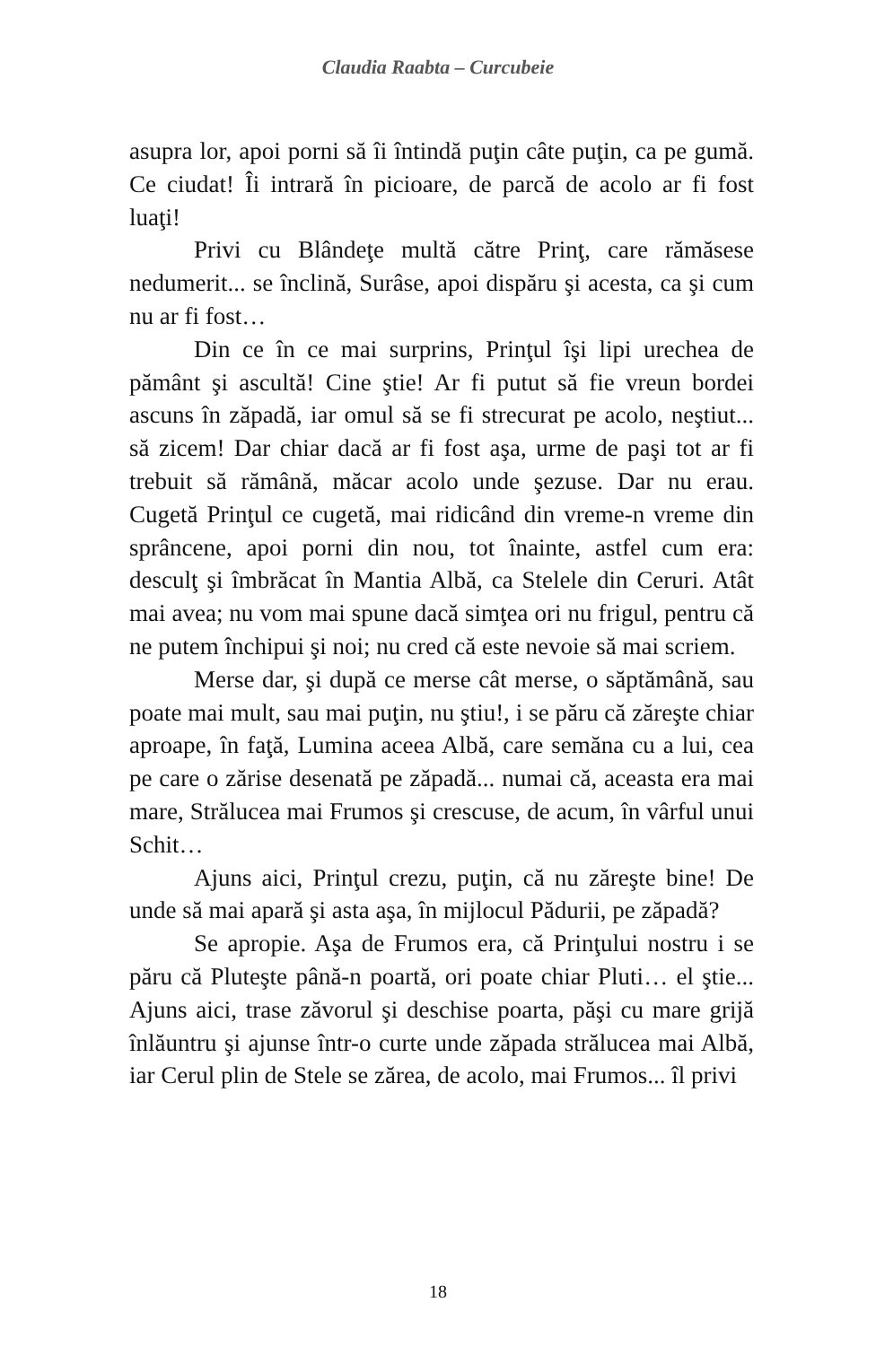Claudia Raabta – Curcubeie
asupra lor, apoi porni să îi întindă puţin câte puţin, ca pe gumă. Ce ciudat! Îi intrară în picioare, de parcă de acolo ar fi fost luaţi!
Privi cu Blândeţe multă către Prinţ, care rămăsese nedumerit... se înclină, Surâse, apoi dispăru şi acesta, ca şi cum nu ar fi fost…
Din ce în ce mai surprins, Prinţul îşi lipi urechea de pământ şi ascultă! Cine ştie! Ar fi putut să fie vreun bordei ascuns în zăpadă, iar omul să se fi strecurat pe acolo, neştiut... să zicem! Dar chiar dacă ar fi fost aşa, urme de paşi tot ar fi trebuit să rămână, măcar acolo unde şezuse. Dar nu erau. Cugetă Prinţul ce cugetă, mai ridicând din vreme-n vreme din sprâncene, apoi porni din nou, tot înainte, astfel cum era: desculţ şi îmbrăcat în Mantia Albă, ca Stelele din Ceruri. Atât mai avea; nu vom mai spune dacă simţea ori nu frigul, pentru că ne putem închipui şi noi; nu cred că este nevoie să mai scriem.
Merse dar, şi după ce merse cât merse, o săptămână, sau poate mai mult, sau mai puţin, nu ştiu!, i se păru că zăreşte chiar aproape, în faţă, Lumina aceea Albă, care semăna cu a lui, cea pe care o zărise desenată pe zăpadă... numai că, aceasta era mai mare, Strălucea mai Frumos şi crescuse, de acum, în vârful unui Schit…
Ajuns aici, Prinţul crezu, puţin, că nu zăreşte bine! De unde să mai apară şi asta aşa, în mijlocul Pădurii, pe zăpadă?
Se apropie. Aşa de Frumos era, că Prinţului nostru i se păru că Pluteşte până-n poartă, ori poate chiar Pluti… el ştie... Ajuns aici, trase zăvorul şi deschise poarta, păşi cu mare grijă înlăuntru şi ajunse într-o curte unde zăpada strălucea mai Albă, iar Cerul plin de Stele se zărea, de acolo, mai Frumos... îl privi
18